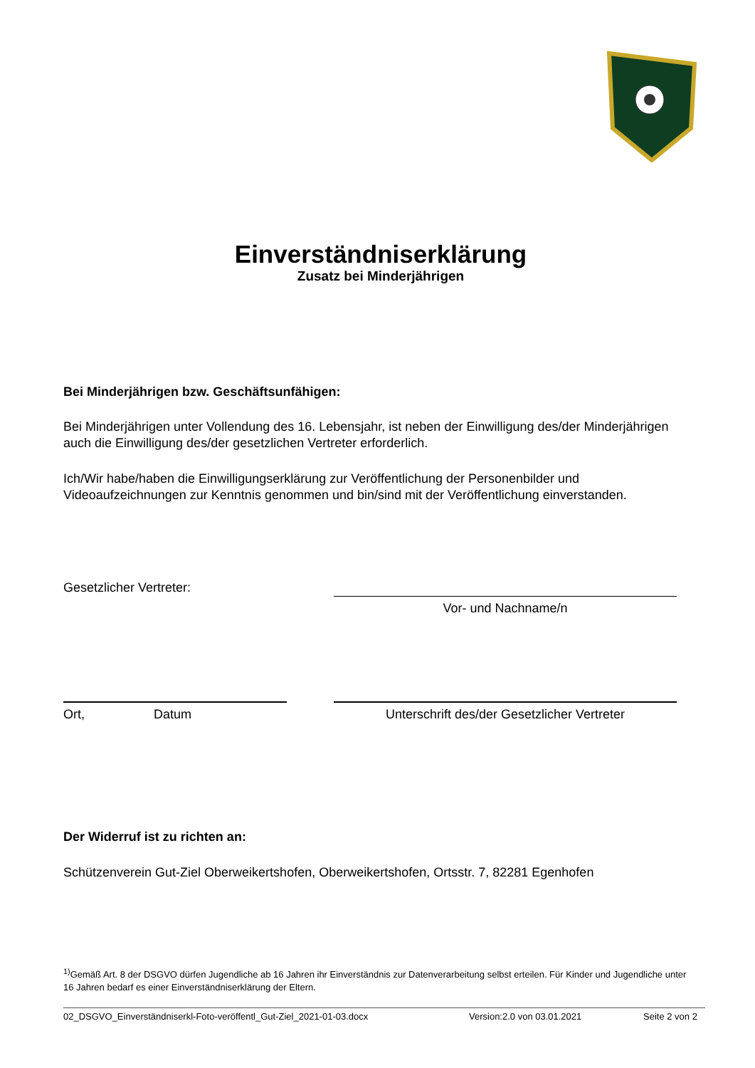Einverständniserklärung
Zusatz bei Minderjährigen
Bei Minderjährigen bzw. Geschäftsunfähigen:
Bei Minderjährigen unter Vollendung des 16. Lebensjahr, ist neben der Einwilligung des/der Minderjährigen auch die Einwilligung des/der gesetzlichen Vertreter erforderlich.
Ich/Wir habe/haben die Einwilligungserklärung zur Veröffentlichung der Personenbilder und Videoaufzeichnungen zur Kenntnis genommen und bin/sind mit der Veröffentlichung einverstanden.
Gesetzlicher Vertreter:
Vor- und Nachname/n
Ort, Datum Unterschrift des/der Gesetzlicher Vertreter
Der Widerruf ist zu richten an:
Schützenverein Gut-Ziel Oberweikertshofen, Oberweikertshofen, Ortsstr. 7, 82281 Egenhofen
<sup>1)</sup> Gemäß Art. 8 der DSGVO dürfen Jugendliche ab 16 Jahren ihr Einverständnis zur Datenverarbeitung selbst erteilen. Für Kinder und Jugendliche unter 16 Jahren bedarf es einer Einverständniserklärung der Eltern.
02_DSGVO_Einverständniserkl-Foto-veröffentl_Gut-Ziel_2021-01-03.docx Version:2.0 von 03.01.2021 Seite 2 von 2